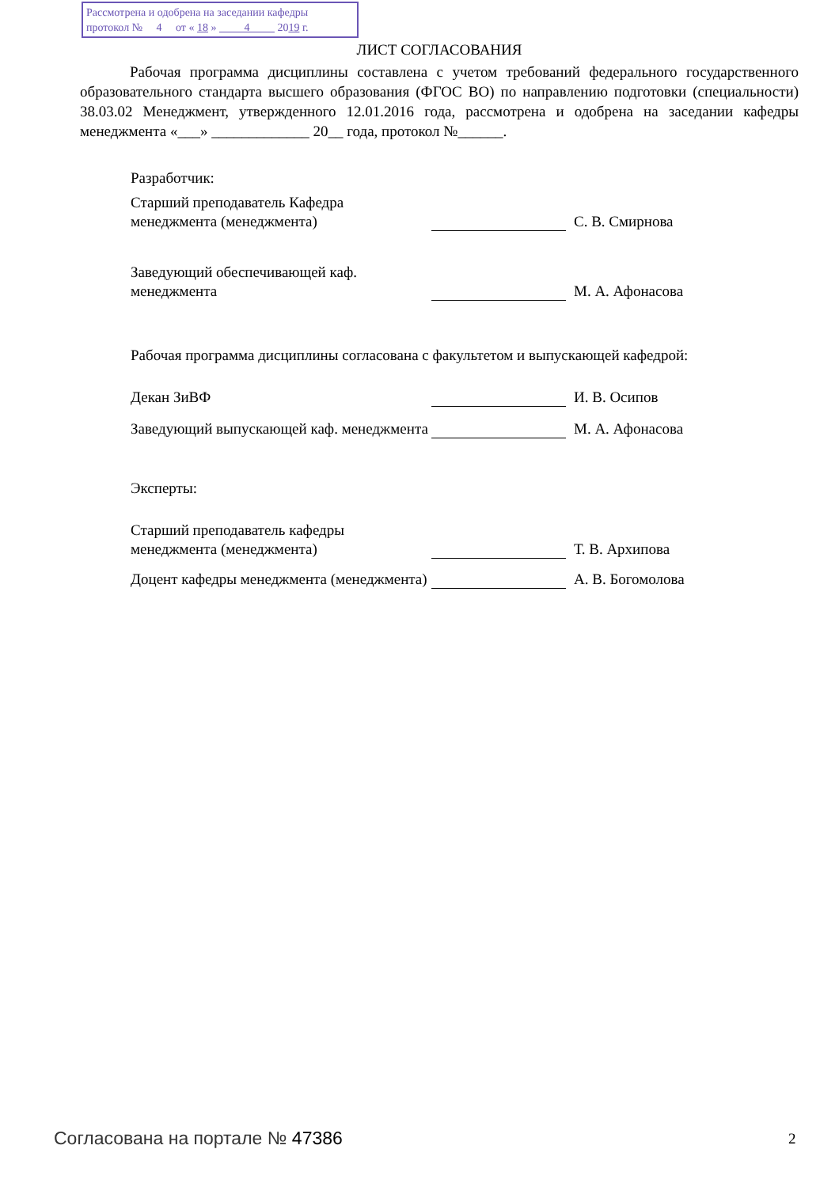Рассмотрена и одобрена на заседании кафедры
протокол № 4 от « 18 » 4 2019 г.
ЛИСТ СОГЛАСОВАНИЯ
Рабочая программа дисциплины составлена с учетом требований федерального государственного образовательного стандарта высшего образования (ФГОС ВО) по направлению подготовки (специальности) 38.03.02 Менеджмент, утвержденного 12.01.2016 года, рассмотрена и одобрена на заседании кафедры менеджмента «___» _____________ 20__ года, протокол №______.
Разработчик:
Старший преподаватель Кафедра менеджмента (менеджмента)
С. В. Смирнова
Заведующий обеспечивающей каф. менеджмента
М. А. Афонасова
Рабочая программа дисциплины согласована с факультетом и выпускающей кафедрой:
Декан ЗиВФ
И. В. Осипов
Заведующий выпускающей каф. менеджмента
М. А. Афонасова
Эксперты:
Старший преподаватель кафедры менеджмента (менеджмента)
Т. В. Архипова
Доцент кафедры менеджмента (менеджмента)
А. В. Богомолова
Согласована на портале № 47386 2